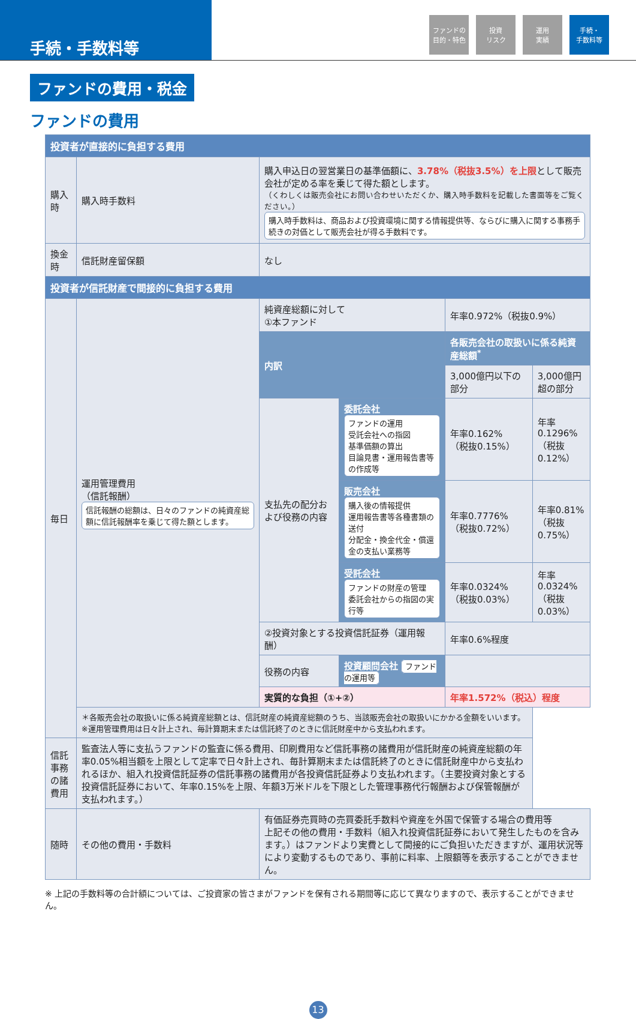手続・手数料等
ファンドの
目的・特色
投資
リスク
運用
実績
手続・
手数料等
ファンドの費用・税金
ファンドの費用
| 投資者が直接的に負担する費用 | | | | | |
| --- | --- | --- | --- | --- | --- |
| 購入時 | 購入時手数料 | 購入申込日の翌営業日の基準価額に、 3.78%（税抜3.5%）を上限 として販売会社が定める率を乗じて得た額とします。 （くわしくは販売会社にお問い合わせいただくか、購入時手数料を記載した書面等をご覧ください。） 購入時手数料は、商品および投資環境に関する情報提供等、ならびに購入に関する事務手続きの対価として販売会社が得る手数料です。 | | | |
| 換金時 | 信託財産留保額 | なし | | | |
| 投資者が信託財産で間接的に負担する費用 | | | | | |
| 毎日 | 運用管理費用 （信託報酬） 信託報酬の総額は、日々のファンドの純資産総額に信託報酬率を乗じて得た額とします。 | 純資産総額に対して ①本ファンド | | 年率0.972%（税抜0.9%） | |
| | | 内訳 | | 各販売会社の取扱いに係る純資産総額<sup>*</sup> | |
| | | | | 3,000億円以下の部分 | 3,000億円超の部分 |
| | | 支払先の配分および役務の内容 | 委託会社 ファンドの運用 受託会社への指図 基準価額の算出 目論見書・運用報告書等の作成等 | 年率0.162% （税抜0.15%） | 年率0.1296% （税抜0.12%） |
| | | | 販売会社 購入後の情報提供 運用報告書等各種書類の送付 分配金・換金代金・償還金の支払い業務等 | 年率0.7776% （税抜0.72%） | 年率0.81% （税抜0.75%） |
| | | | 受託会社 ファンドの財産の管理 委託会社からの指図の実行等 | 年率0.0324% （税抜0.03%） | 年率0.0324% （税抜0.03%） |
| | | ②投資対象とする投資信託証券（運用報酬） | | 年率0.6%程度 | |
| | | 役務の内容 | 投資顧問会社 ファンドの運用等 | | |
| | | 実質的な負担（①+②） | | 年率1.572%（税込）程度 | |
| | ＊各販売会社の取扱いに係る純資産総額とは、信託財産の純資産総額のうち、当該販売会社の取扱いにかかる金額をいいます。 ※運用管理費用は日々計上され、毎計算期末または信託終了のときに信託財産中から支払われます。 | | | | |
| 信託事務の諸費用 | 監査法人等に支払うファンドの監査に係る費用、印刷費用など信託事務の諸費用が信託財産の純資産総額の年率0.05%相当額を上限として定率で日々計上され、毎計算期末または信託終了のときに信託財産中から支払われるほか、組入れ投資信託証券の信託事務の諸費用が各投資信託証券より支払われます。（主要投資対象とする投資信託証券において、年率0.15%を上限、年額3万米ドルを下限とした管理事務代行報酬および保管報酬が支払われます。） | | | | |
| 随時 | その他の費用・手数料 | 有価証券売買時の売買委託手数料や資産を外国で保管する場合の費用等 上記その他の費用・手数料（組入れ投資信託証券において発生したものを含みます。）はファンドより実費として間接的にご負担いただきますが、運用状況等により変動するものであり、事前に料率、上限額等を表示することができません。 | | | |
※ 上記の手数料等の合計額については、ご投資家の皆さまがファンドを保有される期間等に応じて異なりますので、表示することができません。
13